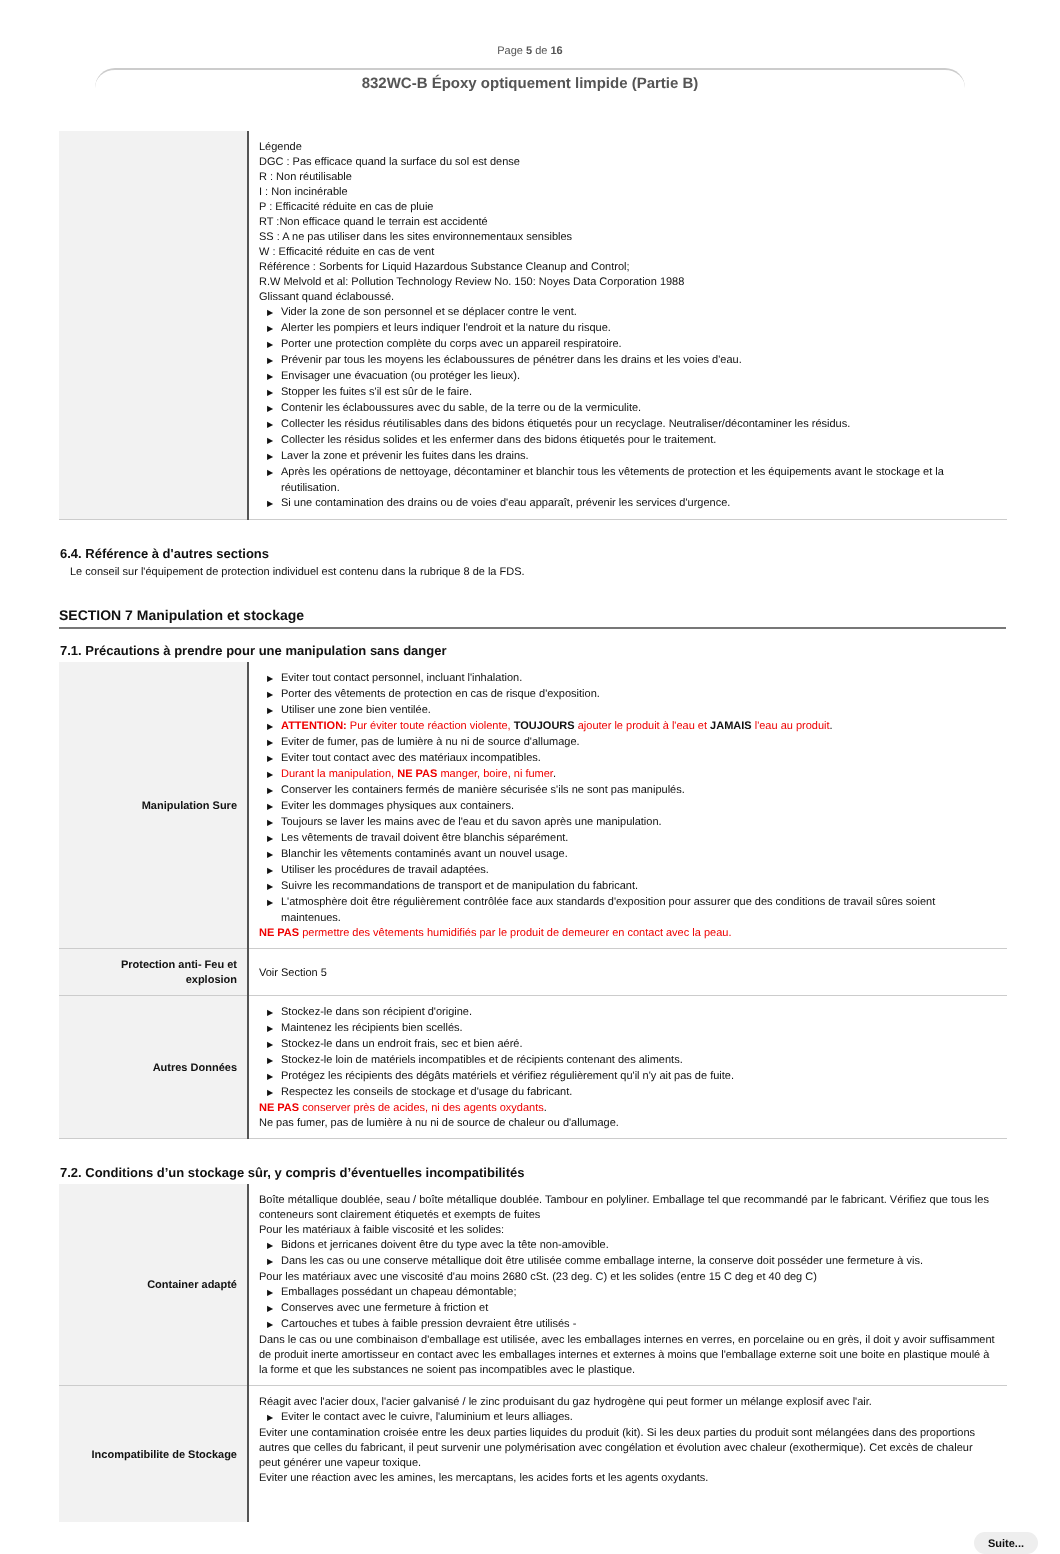Page 5 de 16
832WC-B Époxy optiquement limpide (Partie B)
| | Légende DGC : Pas efficace quand la surface du sol est dense R : Non réutilisable I : Non incinérable P : Efficacité réduite en cas de pluie RT :Non efficace quand le terrain est accidenté SS : A ne pas utiliser dans les sites environnementaux sensibles W : Efficacité réduite en cas de vent Référence : Sorbents for Liquid Hazardous Substance Cleanup and Control; R.W Melvold et al: Pollution Technology Review No. 150: Noyes Data Corporation 1988 Glissant quand éclaboussé. ▶ Vider la zone de son personnel et se déplacer contre le vent. ▶ Alerter les pompiers et leurs indiquer l'endroit et la nature du risque. ▶ Porter une protection complète du corps avec un appareil respiratoire. ▶ Prévenir par tous les moyens les éclaboussures de pénétrer dans les drains et les voies d'eau. ▶ Envisager une évacuation (ou protéger les lieux). ▶ Stopper les fuites s'il est sûr de le faire. ▶ Contenir les éclaboussures avec du sable, de la terre ou de la vermiculite. ▶ Collecter les résidus réutilisables dans des bidons étiquetés pour un recyclage. Neutraliser/décontaminer les résidus. ▶ Collecter les résidus solides et les enfermer dans des bidons étiquetés pour le traitement. ▶ Laver la zone et prévenir les fuites dans les drains. ▶ Après les opérations de nettoyage, décontaminer et blanchir tous les vêtements de protection et les équipements avant le stockage et la réutilisation. ▶ Si une contamination des drains ou de voies d'eau apparaît, prévenir les services d'urgence. |
6.4. Référence à d'autres sections
Le conseil sur l'équipement de protection individuel est contenu dans la rubrique 8 de la FDS.
SECTION 7 Manipulation et stockage
7.1. Précautions à prendre pour une manipulation sans danger
| Manipulation Sure | ▶ Eviter tout contact personnel, incluant l'inhalation. ▶ Porter des vêtements de protection en cas de risque d'exposition. ▶ Utiliser une zone bien ventilée. ▶ ATTENTION: Pur éviter toute réaction violente, TOUJOURS ajouter le produit à l'eau et JAMAIS l'eau au produit . ▶ Eviter de fumer, pas de lumière à nu ni de source d'allumage. ▶ Eviter tout contact avec des matériaux incompatibles. ▶ Durant la manipulation, NE PAS manger, boire, ni fumer . ▶ Conserver les containers fermés de manière sécurisée s'ils ne sont pas manipulés. ▶ Eviter les dommages physiques aux containers. ▶ Toujours se laver les mains avec de l'eau et du savon après une manipulation. ▶ Les vêtements de travail doivent être blanchis séparément. ▶ Blanchir les vêtements contaminés avant un nouvel usage. ▶ Utiliser les procédures de travail adaptées. ▶ Suivre les recommandations de transport et de manipulation du fabricant. ▶ L'atmosphère doit être régulièrement contrôlée face aux standards d'exposition pour assurer que des conditions de travail sûres soient maintenues. NE PAS permettre des vêtements humidifiés par le produit de demeurer en contact avec la peau. |
| Protection anti- Feu et explosion | Voir Section 5 |
| Autres Données | ▶ Stockez-le dans son récipient d'origine. ▶ Maintenez les récipients bien scellés. ▶ Stockez-le dans un endroit frais, sec et bien aéré. ▶ Stockez-le loin de matériels incompatibles et de récipients contenant des aliments. ▶ Protégez les récipients des dégâts matériels et vérifiez régulièrement qu'il n'y ait pas de fuite. ▶ Respectez les conseils de stockage et d'usage du fabricant. NE PAS conserver près de acides, ni des agents oxydants . Ne pas fumer, pas de lumière à nu ni de source de chaleur ou d'allumage. |
7.2. Conditions d’un stockage sûr, y compris d’éventuelles incompatibilités
| Container adapté | Boîte métallique doublée, seau / boîte métallique doublée. Tambour en polyliner. Emballage tel que recommandé par le fabricant. Vérifiez que tous les conteneurs sont clairement étiquetés et exempts de fuites Pour les matériaux à faible viscosité et les solides: ▶ Bidons et jerricanes doivent être du type avec la tête non-amovible. ▶ Dans les cas ou une conserve métallique doit être utilisée comme emballage interne, la conserve doit posséder une fermeture à vis. Pour les matériaux avec une viscosité d'au moins 2680 cSt. (23 deg. C) et les solides (entre 15 C deg et 40 deg C) ▶ Emballages possédant un chapeau démontable; ▶ Conserves avec une fermeture à friction et ▶ Cartouches et tubes à faible pression devraient être utilisés - Dans le cas ou une combinaison d'emballage est utilisée, avec les emballages internes en verres, en porcelaine ou en grès, il doit y avoir suffisamment de produit inerte amortisseur en contact avec les emballages internes et externes à moins que l'emballage externe soit une boite en plastique moulé à la forme et que les substances ne soient pas incompatibles avec le plastique. |
| Incompatibilite de Stockage | Réagit avec l'acier doux, l'acier galvanisé / le zinc produisant du gaz hydrogène qui peut former un mélange explosif avec l'air. ▶ Eviter le contact avec le cuivre, l'aluminium et leurs alliages. Eviter une contamination croisée entre les deux parties liquides du produit (kit). Si les deux parties du produit sont mélangées dans des proportions autres que celles du fabricant, il peut survenir une polymérisation avec congélation et évolution avec chaleur (exothermique). Cet excès de chaleur peut générer une vapeur toxique. Eviter une réaction avec les amines, les mercaptans, les acides forts et les agents oxydants. |
Suite...